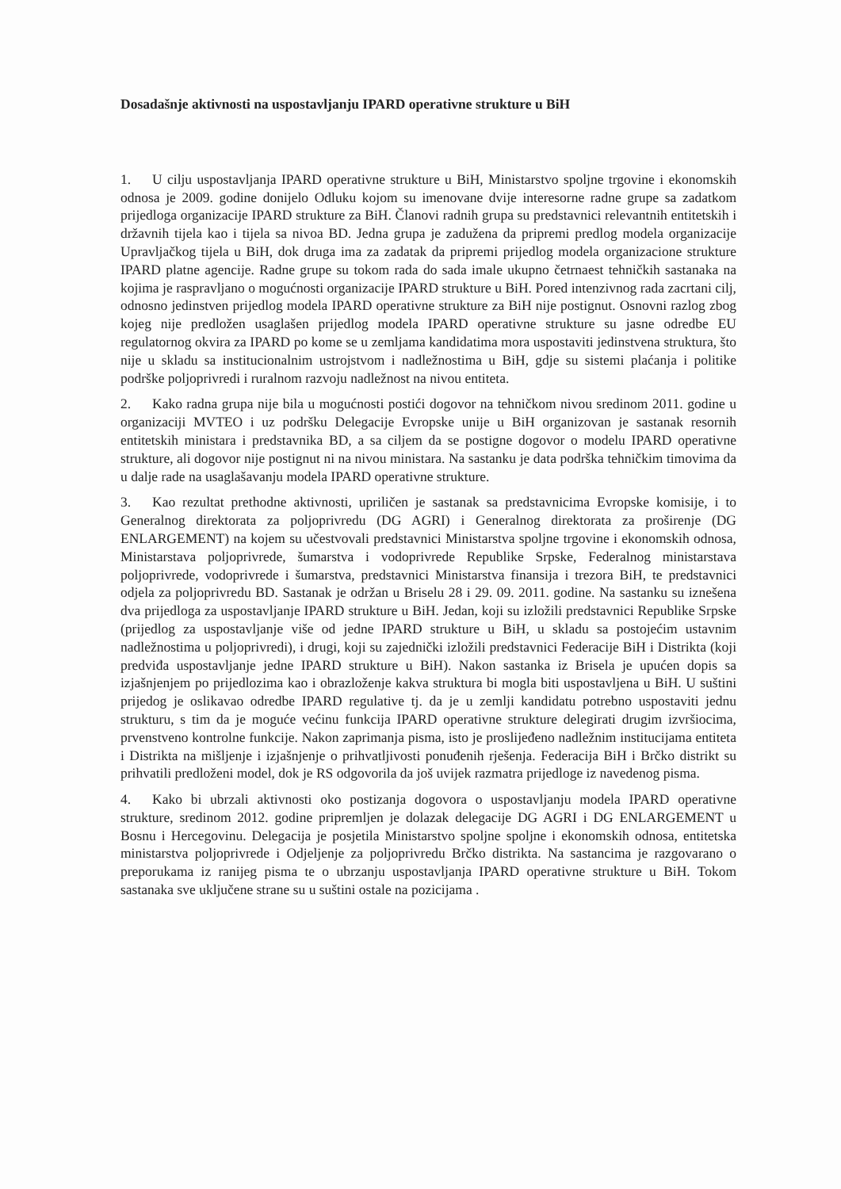Dosadašnje aktivnosti na uspostavljanju IPARD operativne strukture u BiH
1. U cilju uspostavljanja IPARD operativne strukture u BiH, Ministarstvo spoljne trgovine i ekonomskih odnosa je 2009. godine donijelo Odluku kojom su imenovane dvije interesorne radne grupe sa zadatkom prijedloga organizacije IPARD strukture za BiH. Članovi radnih grupa su predstavnici relevantnih entitetskih i državnih tijela kao i tijela sa nivoa BD. Jedna grupa je zadužena da pripremi predlog modela organizacije Upravljačkog tijela u BiH, dok druga ima za zadatak da pripremi prijedlog modela organizacione strukture IPARD platne agencije. Radne grupe su tokom rada do sada imale ukupno četrnaest tehničkih sastanaka na kojima je raspravljano o mogućnosti organizacije IPARD strukture u BiH. Pored intenzivnog rada zacrtani cilj, odnosno jedinstven prijedlog modela IPARD operativne strukture za BiH nije postignut. Osnovni razlog zbog kojeg nije predložen usaglašen prijedlog modela IPARD operativne strukture su jasne odredbe EU regulatornog okvira za IPARD po kome se u zemljama kandidatima mora uspostaviti jedinstvena struktura, što nije u skladu sa institucionalnim ustrojstvom i nadležnostima u BiH, gdje su sistemi plaćanja i politike podrške poljoprivredi i ruralnom razvoju nadležnost na nivou entiteta.
2. Kako radna grupa nije bila u mogućnosti postići dogovor na tehničkom nivou sredinom 2011. godine u organizaciji MVTEO i uz podršku Delegacije Evropske unije u BiH organizovan je sastanak resornih entitetskih ministara i predstavnika BD, a sa ciljem da se postigne dogovor o modelu IPARD operativne strukture, ali dogovor nije postignut ni na nivou ministara. Na sastanku je data podrška tehničkim timovima da u dalje rade na usaglašavanju modela IPARD operativne strukture.
3. Kao rezultat prethodne aktivnosti, upriličen je sastanak sa predstavnicima Evropske komisije, i to Generalnog direktorata za poljoprivredu (DG AGRI) i Generalnog direktorata za proširenje (DG ENLARGEMENT) na kojem su učestvovali predstavnici Ministarstva spoljne trgovine i ekonomskih odnosa, Ministarstava poljoprivrede, šumarstva i vodoprivrede Republike Srpske, Federalnog ministarstava poljoprivrede, vodoprivrede i šumarstva, predstavnici Ministarstva finansija i trezora BiH, te predstavnici odjela za poljoprivredu BD. Sastanak je održan u Briselu 28 i 29. 09. 2011. godine. Na sastanku su iznešena dva prijedloga za uspostavljanje IPARD strukture u BiH. Jedan, koji su izložili predstavnici Republike Srpske (prijedlog za uspostavljanje više od jedne IPARD strukture u BiH, u skladu sa postojećim ustavnim nadležnostima u poljoprivredi), i drugi, koji su zajednički izložili predstavnici Federacije BiH i Distrikta (koji predviđa uspostavljanje jedne IPARD strukture u BiH). Nakon sastanka iz Brisela je upućen dopis sa izjašnjenjem po prijedlozima kao i obrazloženje kakva struktura bi mogla biti uspostavljena u BiH. U suštini prijedog je oslikavao odredbe IPARD regulative tj. da je u zemlji kandidatu potrebno uspostaviti jednu strukturu, s tim da je moguće većinu funkcija IPARD operativne strukture delegirati drugim izvršiocima, prvenstveno kontrolne funkcije. Nakon zaprimanja pisma, isto je proslijeđeno nadležnim institucijama entiteta i Distrikta na mišljenje i izjašnjenje o prihvatljivosti ponuđenih rješenja. Federacija BiH i Brčko distrikt su prihvatili predloženi model, dok je RS odgovorila da još uvijek razmatra prijedloge iz navedenog pisma.
4. Kako bi ubrzali aktivnosti oko postizanja dogovora o uspostavljanju modela IPARD operativne strukture, sredinom 2012. godine pripremljen je dolazak delegacije DG AGRI i DG ENLARGEMENT u Bosnu i Hercegovinu. Delegacija je posjetila Ministarstvo spoljne spoljne i ekonomskih odnosa, entitetska ministarstva poljoprivrede i Odjeljenje za poljoprivredu Brčko distrikta. Na sastancima je razgovarano o preporukama iz ranijeg pisma te o ubrzanju uspostavljanja IPARD operativne strukture u BiH. Tokom sastanaka sve uključene strane su u suštini ostale na pozicijama .